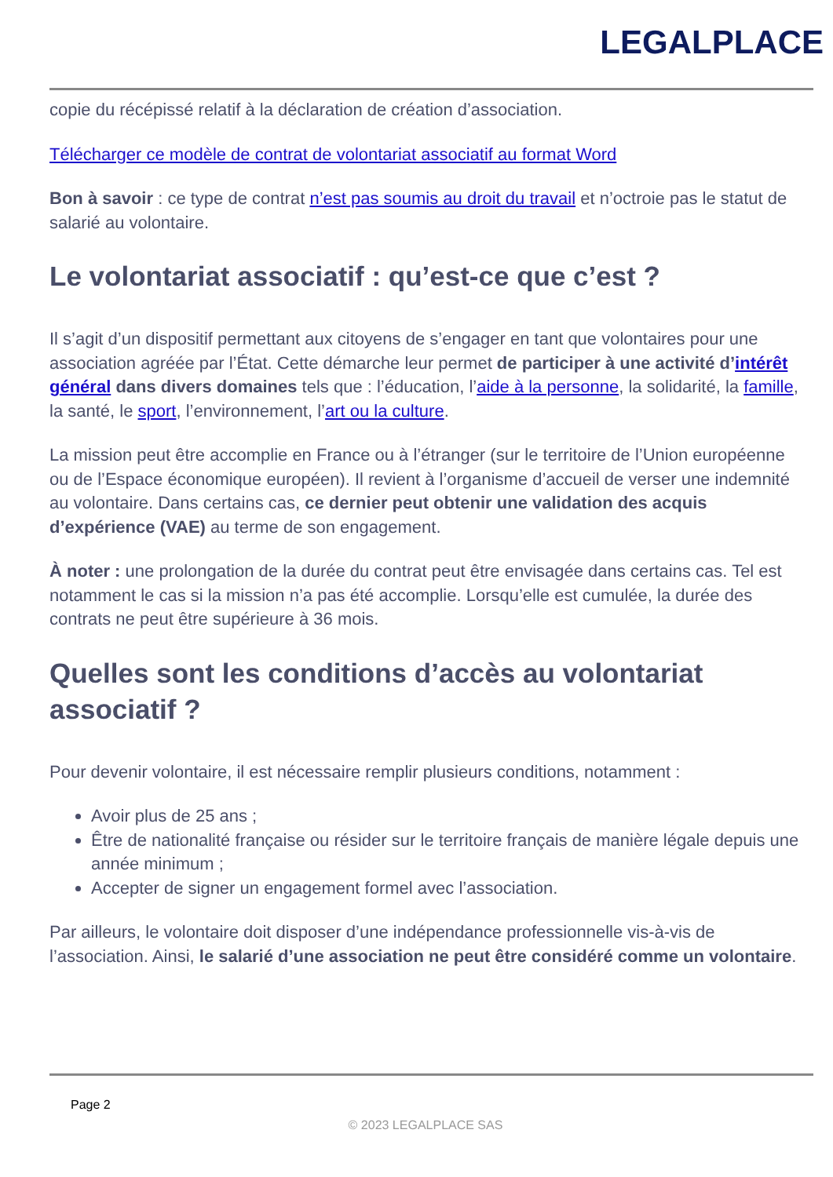LEGALPLACE
copie du récépissé relatif à la déclaration de création d’association.
Télécharger ce modèle de contrat de volontariat associatif au format Word
Bon à savoir : ce type de contrat n’est pas soumis au droit du travail et n’octroie pas le statut de salarié au volontaire.
Le volontariat associatif : qu’est-ce que c’est ?
Il s’agit d’un dispositif permettant aux citoyens de s’engager en tant que volontaires pour une association agréée par l’État. Cette démarche leur permet de participer à une activité d’intérêt général dans divers domaines tels que : l’éducation, l’aide à la personne, la solidarité, la famille, la santé, le sport, l’environnement, l’art ou la culture.
La mission peut être accomplie en France ou à l’étranger (sur le territoire de l’Union européenne ou de l’Espace économique européen). Il revient à l’organisme d’accueil de verser une indemnité au volontaire. Dans certains cas, ce dernier peut obtenir une validation des acquis d’expérience (VAE) au terme de son engagement.
À noter : une prolongation de la durée du contrat peut être envisagée dans certains cas. Tel est notamment le cas si la mission n’a pas été accomplie. Lorsqu’elle est cumulée, la durée des contrats ne peut être supérieure à 36 mois.
Quelles sont les conditions d’accès au volontariat associatif ?
Pour devenir volontaire, il est nécessaire remplir plusieurs conditions, notamment :
Avoir plus de 25 ans ;
Être de nationalité française ou résider sur le territoire français de manière légale depuis une année minimum ;
Accepter de signer un engagement formel avec l’association.
Par ailleurs, le volontaire doit disposer d’une indépendance professionnelle vis-à-vis de l’association. Ainsi, le salarié d’une association ne peut être considéré comme un volontaire.
Page 2
© 2023 LEGALPLACE SAS